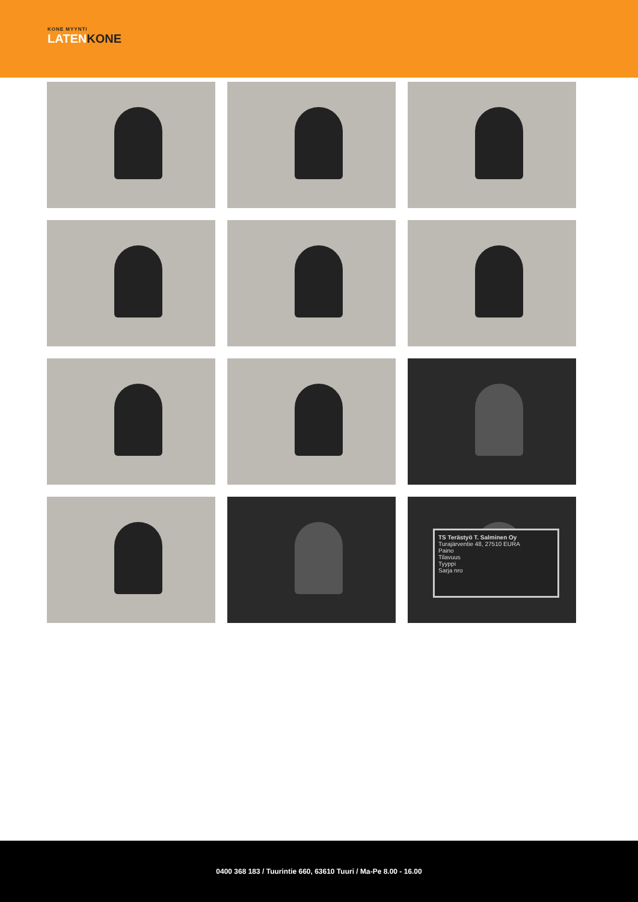KONE MYYNTI
LATENKONE
TS Terästyö T. Salminen Oy
Turajärventie 48, 27510 EURA
Paino
Tilavuus
Tyyppi
Sarja nro
0400 368 183 / Tuurintie 660, 63610 Tuuri / Ma-Pe 8.00 - 16.00